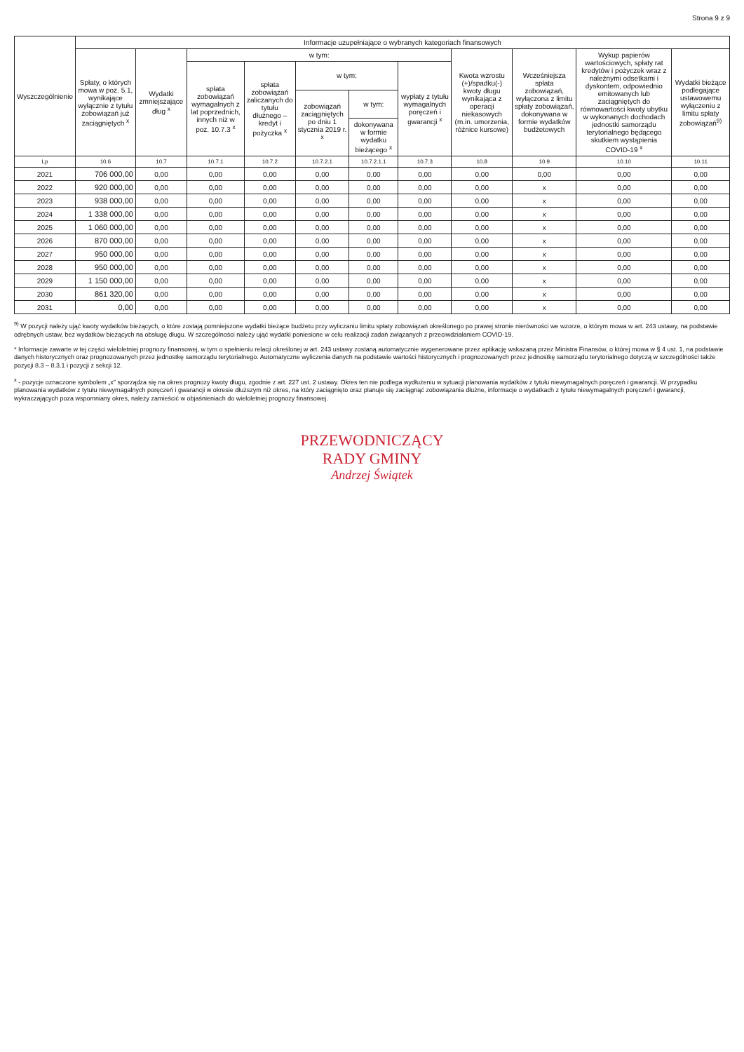Strona 9 z 9
| Wyszczególnienie | Informacje uzupełniające o wybranych kategoriach finansowych | | | | | | | | | | |
| --- | --- | --- | --- | --- | --- | --- | --- | --- | --- | --- | --- |
| | Spłaty, o których mowa w poz. 5.1, wynikające wyłącznie z tytułu zobowiązań już zaciągniętych <sup>x</sup> | Wydatki zmniejszające dług <sup>x</sup> | w tym: | | | | | Kwota wzrostu (+)/spadku(-) kwoty długu wynikająca z operacji niekasowych (m.in. umorzenia, różnice kursowe) | Wcześniejsza spłata zobowiązań, wyłączona z limitu spłaty zobowiązań, dokonywana w formie wydatków budżetowych | Wykup papierów wartościowych, spłaty rat kredytów i pożyczek wraz z należnymi odsetkami i dyskontem, odpowiednio emitowanych lub zaciągniętych do równowartości kwoty ubytku w wykonanych dochodach jednostki samorządu terytorialnego będącego skutkiem wystąpienia COVID-19 <sup>x</sup> | Wydatki bieżące podlegające ustawowemu wyłączeniu z limitu spłaty zobowiązań<sup>9)</sup> |
| | | | spłata zobowiązań wymagalnych z lat poprzednich, innych niż w poz. 10.7.3 <sup>x</sup> | spłata zobowiązań zaliczanych do tytułu dłużnego – kredyt i pożyczka <sup>x</sup> | w tym: | | wypłaty z tytułu wymagalnych poręczeń i gwarancji <sup>x</sup> | | | | |
| | | | | | zobowiązań zaciągniętych po dniu 1 stycznia 2019 r. <sup>x</sup> | w tym: | | | | | |
| | | | | | | dokonywana w formie wydatku bieżącego <sup>x</sup> | | | | | |
| Lp | 10.6 | 10.7 | 10.7.1 | 10.7.2 | 10.7.2.1 | 10.7.2.1.1 | 10.7.3 | 10.8 | 10.9 | 10.10 | 10.11 |
| 2021 | 706 000,00 | 0,00 | 0,00 | 0,00 | 0,00 | 0,00 | 0,00 | 0,00 | 0,00 | 0,00 | 0,00 |
| 2022 | 920 000,00 | 0,00 | 0,00 | 0,00 | 0,00 | 0,00 | 0,00 | 0,00 | x | 0,00 | 0,00 |
| 2023 | 938 000,00 | 0,00 | 0,00 | 0,00 | 0,00 | 0,00 | 0,00 | 0,00 | x | 0,00 | 0,00 |
| 2024 | 1 338 000,00 | 0,00 | 0,00 | 0,00 | 0,00 | 0,00 | 0,00 | 0,00 | x | 0,00 | 0,00 |
| 2025 | 1 060 000,00 | 0,00 | 0,00 | 0,00 | 0,00 | 0,00 | 0,00 | 0,00 | x | 0,00 | 0,00 |
| 2026 | 870 000,00 | 0,00 | 0,00 | 0,00 | 0,00 | 0,00 | 0,00 | 0,00 | x | 0,00 | 0,00 |
| 2027 | 950 000,00 | 0,00 | 0,00 | 0,00 | 0,00 | 0,00 | 0,00 | 0,00 | x | 0,00 | 0,00 |
| 2028 | 950 000,00 | 0,00 | 0,00 | 0,00 | 0,00 | 0,00 | 0,00 | 0,00 | x | 0,00 | 0,00 |
| 2029 | 1 150 000,00 | 0,00 | 0,00 | 0,00 | 0,00 | 0,00 | 0,00 | 0,00 | x | 0,00 | 0,00 |
| 2030 | 861 320,00 | 0,00 | 0,00 | 0,00 | 0,00 | 0,00 | 0,00 | 0,00 | x | 0,00 | 0,00 |
| 2031 | 0,00 | 0,00 | 0,00 | 0,00 | 0,00 | 0,00 | 0,00 | 0,00 | x | 0,00 | 0,00 |
<sup>9)</sup> W pozycji należy ująć kwoty wydatków bieżących, o które zostają pomniejszone wydatki bieżące budżetu przy wyliczaniu limitu spłaty zobowiązań określonego po prawej stronie nierówności we wzorze, o którym mowa w art. 243 ustawy, na podstawie odrębnych ustaw, bez wydatków bieżących na obsługę długu. W szczególności należy ująć wydatki poniesione w celu realizacji zadań związanych z przeciwdziałaniem COVID-19.
* Informacje zawarte w tej części wieloletniej prognozy finansowej, w tym o spełnieniu relacji określonej w art. 243 ustawy zostaną automatycznie wygenerowane przez aplikację wskazaną przez Ministra Finansów, o której mowa w § 4 ust. 1, na podstawie danych historycznych oraz prognozowanych przez jednostkę samorządu terytorialnego. Automatyczne wyliczenia danych na podstawie wartości historycznych i prognozowanych przez jednostkę samorządu terytorialnego dotyczą w szczególności także pozycji 8.3 – 8.3.1 i pozycji z sekcji 12.
<sup>x</sup> - pozycje oznaczone symbolem „x" sporządza się na okres prognozy kwoty długu, zgodnie z art. 227 ust. 2 ustawy. Okres ten nie podlega wydłużeniu w sytuacji planowania wydatków z tytułu niewymagalnych poręczeń i gwarancji. W przypadku planowania wydatków z tytułu niewymagalnych poręczeń i gwarancji w okresie dłuższym niż okres, na który zaciągnięto oraz planuje się zaciągnąć zobowiązania dłużne, informacje o wydatkach z tytułu niewymagalnych poręczeń i gwarancji, wykraczających poza wspomniany okres, należy zamieścić w objaśnieniach do wieloletniej prognozy finansowej.
PRZEWODNICZĄCY
RADY GMINY
Andrzej Świątek